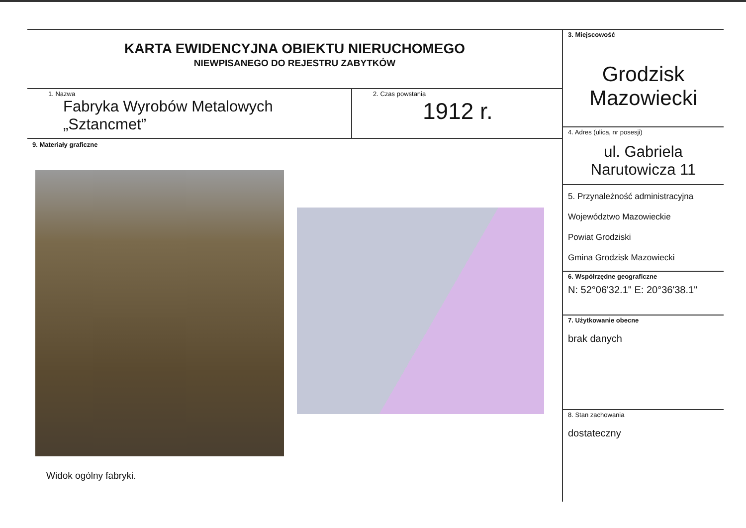KARTA EWIDENCYJNA OBIEKTU NIERUCHOMEGO
NIEWPISANEGO DO REJESTRU ZABYTKÓW
1. Nazwa
Fabryka Wyrobów Metalowych
„Sztancmet”
2. Czas powstania
1912 r.
9. Materiały graficzne
Widok ogólny fabryki.
3. Miejscowość
Grodzisk
Mazowiecki
4. Adres (ulica, nr posesji)
ul. Gabriela
Narutowicza 11
5. Przynależność administracyjna
Województwo Mazowieckie
Powiat Grodziski
Gmina Grodzisk Mazowiecki
6. Współrzędne geograficzne
N: 52°06'32.1" E: 20°36'38.1"
7. Użytkowanie obecne
brak danych
8. Stan zachowania
dostateczny